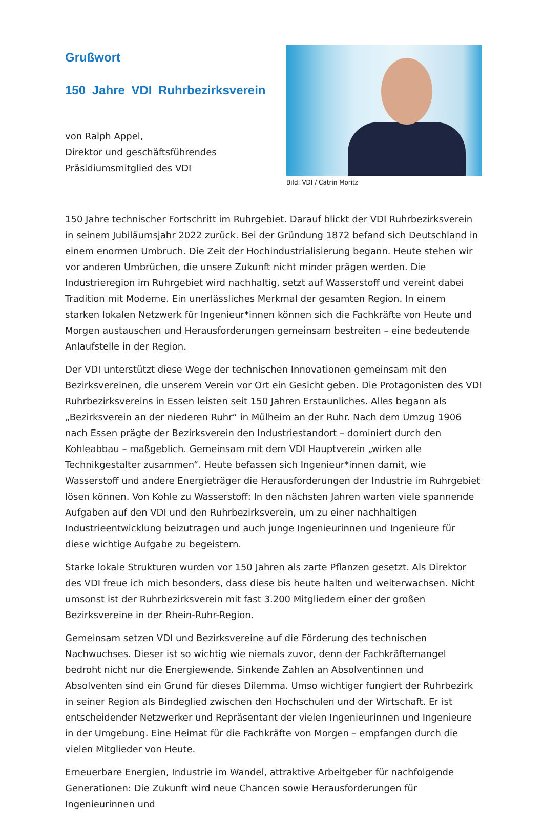Grußwort
150 Jahre VDI Ruhrbezirksverein
von Ralph Appel,
Direktor und geschäftsführendes
Präsidiumsmitglied des VDI
Bild: VDI / Catrin Moritz
150 Jahre technischer Fortschritt im Ruhrgebiet. Darauf blickt der VDI Ruhrbezirksverein in seinem Jubiläumsjahr 2022 zurück. Bei der Gründung 1872 befand sich Deutschland in einem enormen Umbruch. Die Zeit der Hochindustrialisierung begann. Heute stehen wir vor anderen Umbrüchen, die unsere Zukunft nicht minder prägen werden. Die Industrieregion im Ruhrgebiet wird nachhaltig, setzt auf Wasserstoff und vereint dabei Tradition mit Moderne. Ein unerlässliches Merkmal der gesamten Region. In einem starken lokalen Netzwerk für Ingenieur*innen können sich die Fachkräfte von Heute und Morgen austauschen und Herausforderungen gemeinsam bestreiten – eine bedeutende Anlaufstelle in der Region.
Der VDI unterstützt diese Wege der technischen Innovationen gemeinsam mit den Bezirksvereinen, die unserem Verein vor Ort ein Gesicht geben. Die Protagonisten des VDI Ruhrbezirksvereins in Essen leisten seit 150 Jahren Erstaunliches. Alles begann als „Bezirksverein an der niederen Ruhr“ in Mülheim an der Ruhr. Nach dem Umzug 1906 nach Essen prägte der Bezirksverein den Industriestandort – dominiert durch den Kohleabbau – maßgeblich. Gemeinsam mit dem VDI Hauptverein „wirken alle Technikgestalter zusammen“. Heute befassen sich Ingenieur*innen damit, wie Wasserstoff und andere Energieträger die Herausforderungen der Industrie im Ruhrgebiet lösen können. Von Kohle zu Wasserstoff: In den nächsten Jahren warten viele spannende Aufgaben auf den VDI und den Ruhrbezirksverein, um zu einer nachhaltigen Industrieentwicklung beizutragen und auch junge Ingenieurinnen und Ingenieure für diese wichtige Aufgabe zu begeistern.
Starke lokale Strukturen wurden vor 150 Jahren als zarte Pflanzen gesetzt. Als Direktor des VDI freue ich mich besonders, dass diese bis heute halten und weiterwachsen. Nicht umsonst ist der Ruhrbezirksverein mit fast 3.200 Mitgliedern einer der großen Bezirksvereine in der Rhein-Ruhr-Region.
Gemeinsam setzen VDI und Bezirksvereine auf die Förderung des technischen Nachwuchses. Dieser ist so wichtig wie niemals zuvor, denn der Fachkräftemangel bedroht nicht nur die Energiewende. Sinkende Zahlen an Absolventinnen und Absolventen sind ein Grund für dieses Dilemma. Umso wichtiger fungiert der Ruhrbezirk in seiner Region als Bindeglied zwischen den Hochschulen und der Wirtschaft. Er ist entscheidender Netzwerker und Repräsentant der vielen Ingenieurinnen und Ingenieure in der Umgebung. Eine Heimat für die Fachkräfte von Morgen – empfangen durch die vielen Mitglieder von Heute.
Erneuerbare Energien, Industrie im Wandel, attraktive Arbeitgeber für nachfolgende Generationen: Die Zukunft wird neue Chancen sowie Herausforderungen für Ingenieurinnen und